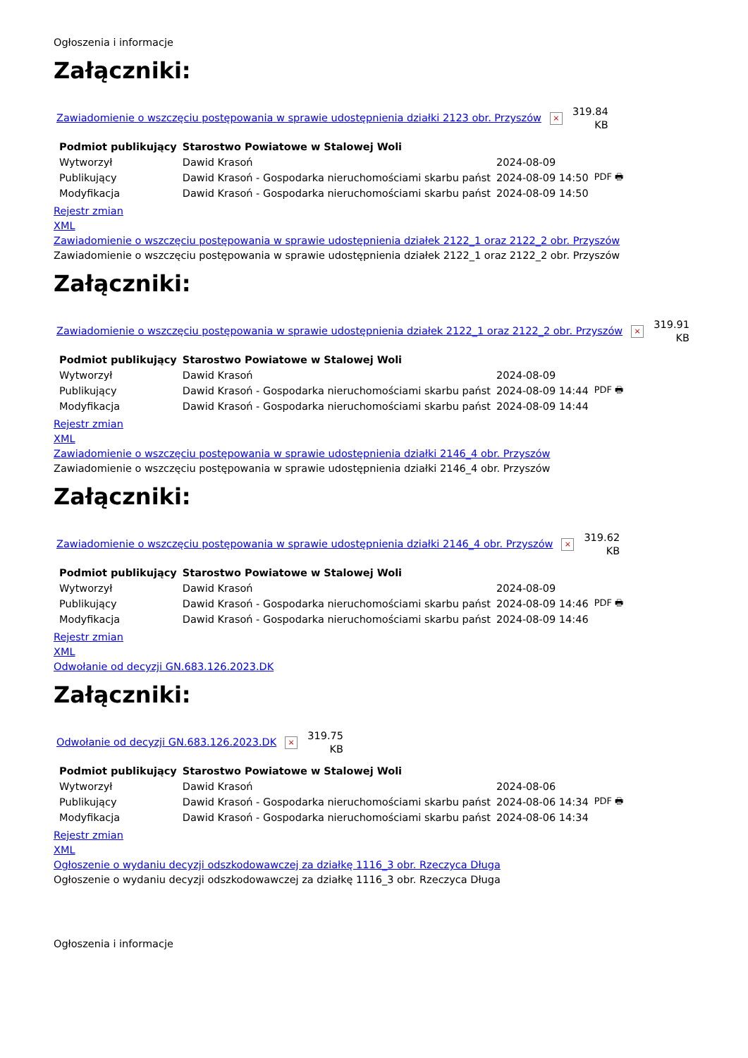Ogłoszenia i informacje
Załączniki:
Zawiadomienie o wszczęciu postępowania w sprawie udostępnienia działki 2123 obr. Przyszów ×
319.84
KB
| Podmiot publikujący | Starostwo Powiatowe w Stalowej Woli | | |
| Wytworzył | Dawid Krasoń | 2024-08-09 | PDF 🖶 |
| Publikujący | Dawid Krasoń - Gospodarka nieruchomościami skarbu państ | 2024-08-09 14:50 | |
| Modyfikacja | Dawid Krasoń - Gospodarka nieruchomościami skarbu państ | 2024-08-09 14:50 | |
Rejestr zmian
XML
Zawiadomienie o wszczęciu postępowania w sprawie udostępnienia działek 2122_1 oraz 2122_2 obr. Przyszów
Zawiadomienie o wszczęciu postępowania w sprawie udostępnienia działek 2122_1 oraz 2122_2 obr. Przyszów
Załączniki:
Zawiadomienie o wszczęciu postępowania w sprawie udostępnienia działek 2122_1 oraz 2122_2 obr. Przyszów ×
319.91
KB
| Podmiot publikujący | Starostwo Powiatowe w Stalowej Woli | | |
| Wytworzył | Dawid Krasoń | 2024-08-09 | PDF 🖶 |
| Publikujący | Dawid Krasoń - Gospodarka nieruchomościami skarbu państ | 2024-08-09 14:44 | |
| Modyfikacja | Dawid Krasoń - Gospodarka nieruchomościami skarbu państ | 2024-08-09 14:44 | |
Rejestr zmian
XML
Zawiadomienie o wszczęciu postępowania w sprawie udostępnienia działki 2146_4 obr. Przyszów
Zawiadomienie o wszczęciu postępowania w sprawie udostępnienia działki 2146_4 obr. Przyszów
Załączniki:
Zawiadomienie o wszczęciu postępowania w sprawie udostępnienia działki 2146_4 obr. Przyszów ×
319.62
KB
| Podmiot publikujący | Starostwo Powiatowe w Stalowej Woli | | |
| Wytworzył | Dawid Krasoń | 2024-08-09 | PDF 🖶 |
| Publikujący | Dawid Krasoń - Gospodarka nieruchomościami skarbu państ | 2024-08-09 14:46 | |
| Modyfikacja | Dawid Krasoń - Gospodarka nieruchomościami skarbu państ | 2024-08-09 14:46 | |
Rejestr zmian
XML
Odwołanie od decyzji GN.683.126.2023.DK
Załączniki:
Odwołanie od decyzji GN.683.126.2023.DK ×
319.75
KB
| Podmiot publikujący | Starostwo Powiatowe w Stalowej Woli | | |
| Wytworzył | Dawid Krasoń | 2024-08-06 | PDF 🖶 |
| Publikujący | Dawid Krasoń - Gospodarka nieruchomościami skarbu państ | 2024-08-06 14:34 | |
| Modyfikacja | Dawid Krasoń - Gospodarka nieruchomościami skarbu państ | 2024-08-06 14:34 | |
Rejestr zmian
XML
Ogłoszenie o wydaniu decyzji odszkodowawczej za działkę 1116_3 obr. Rzeczyca Długa
Ogłoszenie o wydaniu decyzji odszkodowawczej za działkę 1116_3 obr. Rzeczyca Długa
Ogłoszenia i informacje